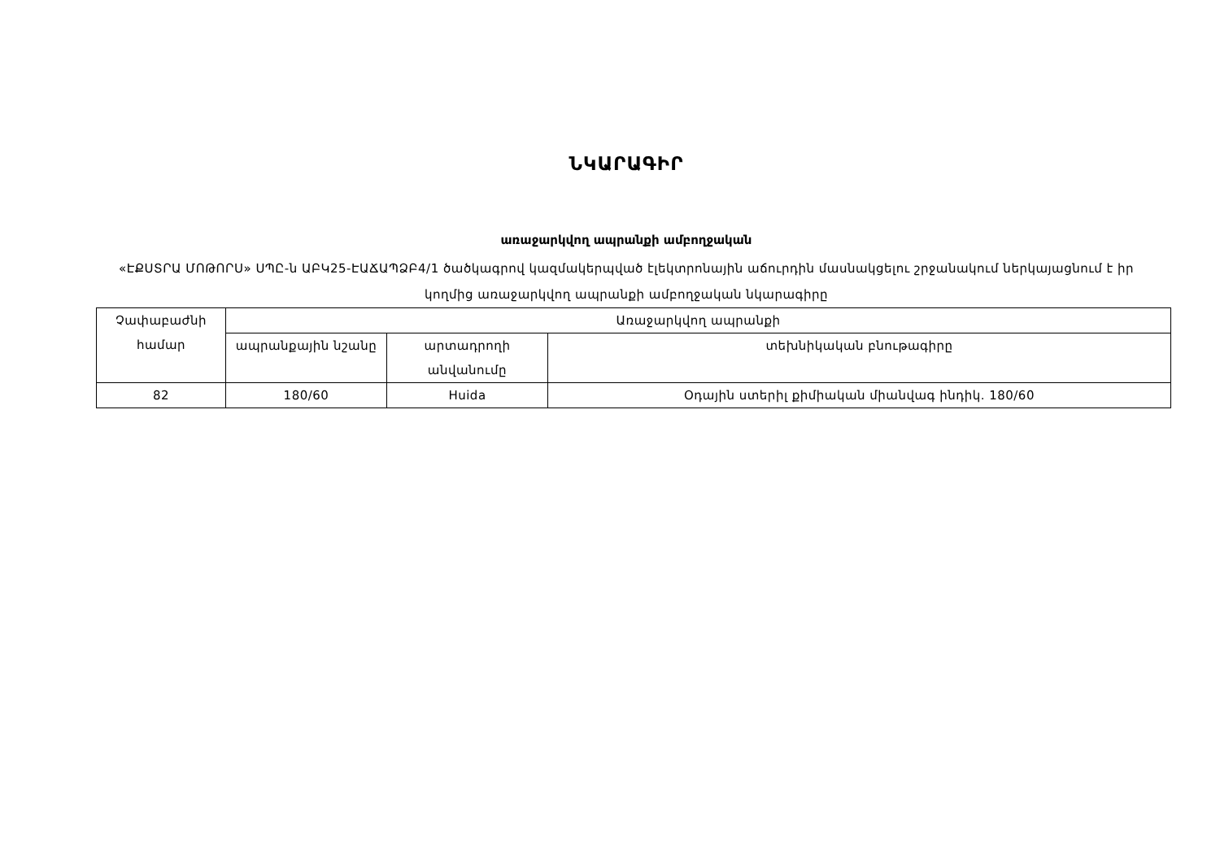ՆԿԱՐԱԳԻՐ
առաջարկվող ապրանքի ամբողջական
«ԷՔՍՏՐԱ ՄՈԹՈՐՍ» ՍՊԸ-ն ԱԲԿ25-ԷԱՃԱՊՁԲ4/1 ծածկագրով կազմակերպված էլեկտրոնային աճուրդին մասնակցելու շրջանակում ներկայացնում է իր կողմից առաջարկվող ապրանքի ամբողջական նկարագիրը
| Չափաբաժնի համար | Առաջարկվող ապրանքի | | |
| --- | --- | --- | --- |
| | ապրանքային նշանը | արտադրողի անվանումը | տեխնիկական բնութագիրը |
| 82 | 180/60 | Huida | Օդային ստերիլ քիմիական միանվագ ինդիկ. 180/60 |